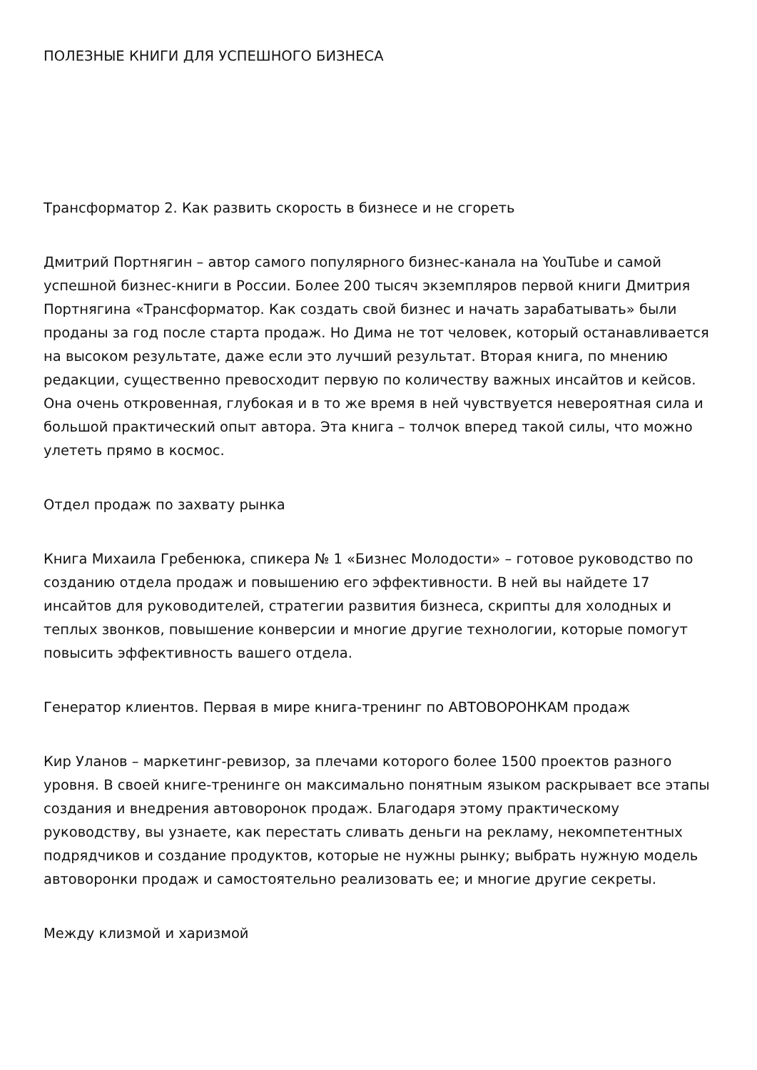ПОЛЕЗНЫЕ КНИГИ ДЛЯ УСПЕШНОГО БИЗНЕСА
Трансформатор 2. Как развить скорость в бизнесе и не сгореть
Дмитрий Портнягин – автор самого популярного бизнес-канала на YouTube и самой успешной бизнес-книги в России. Более 200 тысяч экземпляров первой книги Дмитрия Портнягина «Трансформатор. Как создать свой бизнес и начать зарабатывать» были проданы за год после старта продаж. Но Дима не тот человек, который останавливается на высоком результате, даже если это лучший результат. Вторая книга, по мнению редакции, существенно превосходит первую по количеству важных инсайтов и кейсов. Она очень откровенная, глубокая и в то же время в ней чувствуется невероятная сила и большой практический опыт автора. Эта книга – толчок вперед такой силы, что можно улететь прямо в космос.
Отдел продаж по захвату рынка
Книга Михаила Гребенюка, спикера № 1 «Бизнес Молодости» – готовое руководство по созданию отдела продаж и повышению его эффективности. В ней вы найдете 17 инсайтов для руководителей, стратегии развития бизнеса, скрипты для холодных и теплых звонков, повышение конверсии и многие другие технологии, которые помогут повысить эффективность вашего отдела.
Генератор клиентов. Первая в мире книга-тренинг по АВТОВОРОНКАМ продаж
Кир Уланов – маркетинг-ревизор, за плечами которого более 1500 проектов разного уровня. В своей книге-тренинге он максимально понятным языком раскрывает все этапы создания и внедрения автоворонок продаж. Благодаря этому практическому руководству, вы узнаете, как перестать сливать деньги на рекламу, некомпетентных подрядчиков и создание продуктов, которые не нужны рынку; выбрать нужную модель автоворонки продаж и самостоятельно реализовать ее; и многие другие секреты.
Между клизмой и харизмой